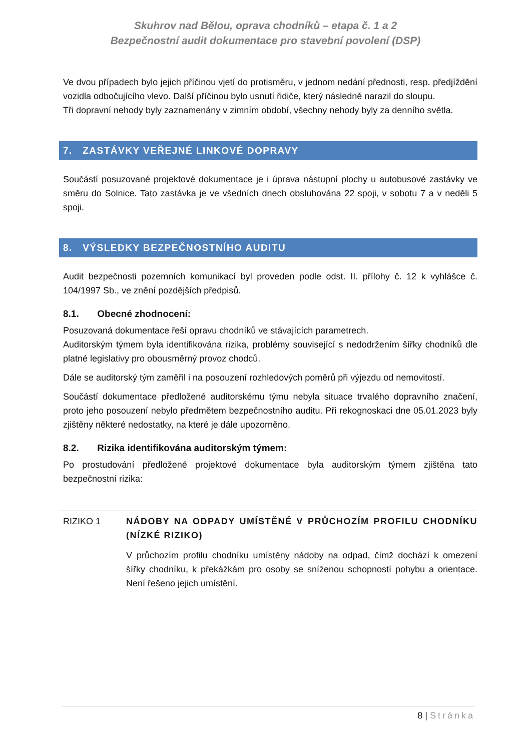Skuhrov nad Bělou, oprava chodníků – etapa č. 1 a 2
Bezpečnostní audit dokumentace pro stavební povolení (DSP)
Ve dvou případech bylo jejich příčinou vjetí do protisměru, v jednom nedání přednosti, resp. předjíždění vozidla odbočujícího vlevo. Další příčinou bylo usnutí řidiče, který následně narazil do sloupu.
Tři dopravní nehody byly zaznamenány v zimním období, všechny nehody byly za denního světla.
7. ZASTÁVKY VEŘEJNÉ LINKOVÉ DOPRAVY
Součástí posuzované projektové dokumentace je i úprava nástupní plochy u autobusové zastávky ve směru do Solnice. Tato zastávka je ve všedních dnech obsluhována 22 spoji, v sobotu 7 a v neděli 5 spoji.
8. VÝSLEDKY BEZPEČNOSTNÍHO AUDITU
Audit bezpečnosti pozemních komunikací byl proveden podle odst. II. přílohy č. 12 k vyhlášce č. 104/1997 Sb., ve znění pozdějších předpisů.
8.1. Obecné zhodnocení:
Posuzovaná dokumentace řeší opravu chodníků ve stávajících parametrech.
Auditorským týmem byla identifikována rizika, problémy související s nedodržením šířky chodníků dle platné legislativy pro obousměrný provoz chodců.
Dále se auditorský tým zaměřil i na posouzení rozhledových poměrů při výjezdu od nemovitostí.
Součástí dokumentace předložené auditorskému týmu nebyla situace trvalého dopravního značení, proto jeho posouzení nebylo předmětem bezpečnostního auditu. Při rekognoskaci dne 05.01.2023 byly zjištěny některé nedostatky, na které je dále upozorněno.
8.2. Rizika identifikována auditorským týmem:
Po prostudování předložené projektové dokumentace byla auditorským týmem zjištěna tato bezpečnostní rizika:
RIZIKO 1 NÁDOBY NA ODPADY UMÍSTĚNÉ V PRŮCHOZÍM PROFILU CHODNÍKU (NÍZKÉ RIZIKO)
V průchozím profilu chodníku umístěny nádoby na odpad, čímž dochází k omezení šířky chodníku, k překážkám pro osoby se sníženou schopností pohybu a orientace. Není řešeno jejich umístění.
8 | Stránka